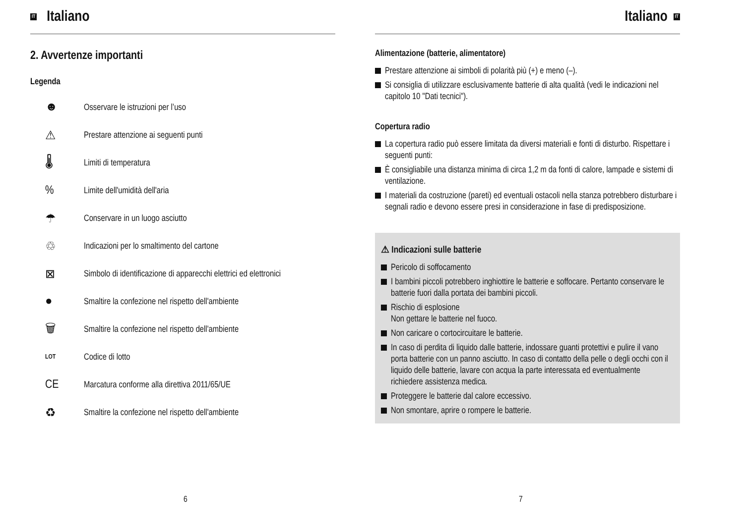IT Italiano
2. Avvertenze importanti
Legenda
☻ Osservare le istruzioni per l’uso
⚠ Prestare attenzione ai seguenti punti
🌡 Limiti di temperatura
% Limite dell'umidità dell'aria
☂ Conservare in un luogo asciutto
♲ Indicazioni per lo smaltimento del cartone
⊠ Simbolo di identificazione di apparecchi elettrici ed elettronici
● Smaltire la confezione nel rispetto dell'ambiente
🗑 Smaltire la confezione nel rispetto dell'ambiente
LOT Codice di lotto
CE Marcatura conforme alla direttiva 2011/65/UE
♻ Smaltire la confezione nel rispetto dell'ambiente
6
Italiano IT
Alimentazione (batterie, alimentatore)
Prestare attenzione ai simboli di polarità più (+) e meno (–).
Si consiglia di utilizzare esclusivamente batterie di alta qualità (vedi le indicazioni nel capitolo 10 "Dati tecnici").
Copertura radio
La copertura radio può essere limitata da diversi materiali e fonti di disturbo. Rispettare i seguenti punti:
È consigliabile una distanza minima di circa 1,2 m da fonti di calore, lampade e sistemi di ventilazione.
I materiali da costruzione (pareti) ed eventuali ostacoli nella stanza potrebbero disturbare i segnali radio e devono essere presi in considerazione in fase di predisposizione.
⚠ Indicazioni sulle batterie
Pericolo di soffocamento
I bambini piccoli potrebbero inghiottire le batterie e soffocare. Pertanto conservare le batterie fuori dalla portata dei bambini piccoli.
Rischio di esplosione
Non gettare le batterie nel fuoco.
Non caricare o cortocircuitare le batterie.
In caso di perdita di liquido dalle batterie, indossare guanti protettivi e pulire il vano porta batterie con un panno asciutto. In caso di contatto della pelle o degli occhi con il liquido delle batterie, lavare con acqua la parte interessata ed eventualmente richiedere assistenza medica.
Proteggere le batterie dal calore eccessivo.
Non smontare, aprire o rompere le batterie.
7